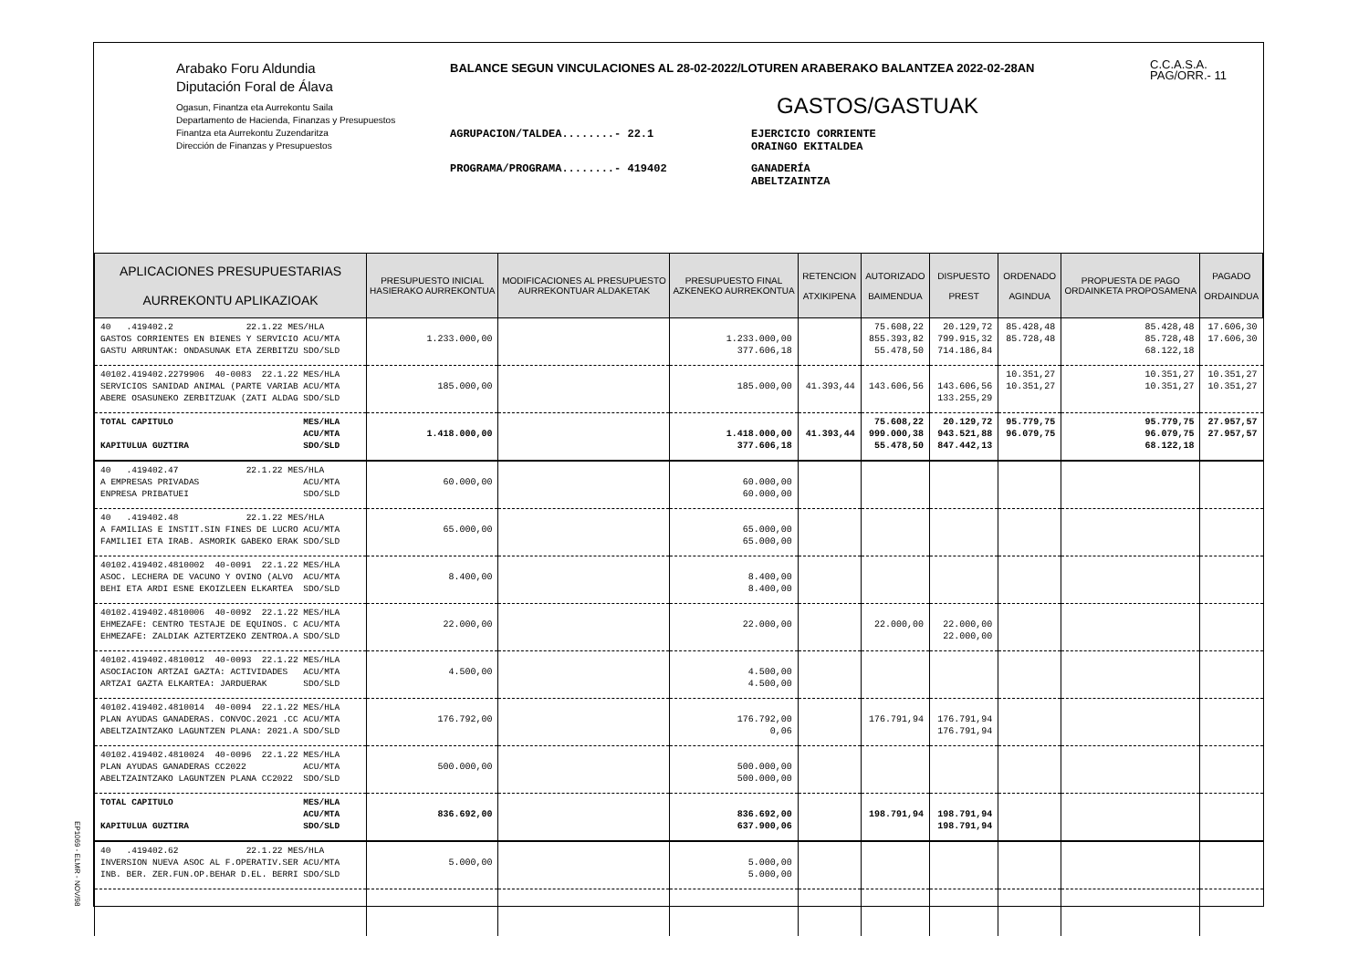Arabako Foru Aldundia
Diputación Foral de Álava
Ogasun, Finantza eta Aurrekontu Saila
Departamento de Hacienda, Finanzas y Presupuestos
Finantza eta Aurrekontu Zuzendaritza
Dirección de Finanzas y Presupuestos
BALANCE SEGUN VINCULACIONES AL 28-02-2022/LOTUREN ARABERAKO BALANTZEA 2022-02-28AN
GASTOS/GASTUAK
AGRUPACION/TALDEA........- 22.1 EJERCICIO CORRIENTE
ORAINGO EKITALDEA
PROGRAMA/PROGRAMA........- 419402 GANADERÍA
ABELTZAINTZA
C.C.A.S.A.
PAG/ORR.- 11
| APLICACIONES PRESUPUESTARIAS AURREKONTU APLIKAZIOAK | PRESUPUESTO INICIAL HASIERAKO AURREKONTUA | MODIFICACIONES AL PRESUPUESTO AURREKONTUAR ALDAKETAK | PRESUPUESTO FINAL AZKENEKO AURREKONTUA | RETENCION ATXIKIPENA | AUTORIZADO BAIMENDUA | DISPUESTO PREST | ORDENADO AGINDUA | PROPUESTA DE PAGO ORDAINKETA PROPOSAMENA | PAGADO ORDAINDUA |
| --- | --- | --- | --- | --- | --- | --- | --- | --- | --- |
| 40 .419402.2 22.1.22 MES/HLA GASTOS CORRIENTES EN BIENES Y SERVICIO ACU/MTA GASTU ARRUNTAK: ONDASUNAK ETA ZERBITZU SDO/SLD | 1.233.000,00 | | 1.233.000,00 377.606,18 | | 75.608,22 855.393,82 55.478,50 | 20.129,72 799.915,32 714.186,84 | 85.428,48 85.728,48 | 85.428,48 85.728,48 68.122,18 | 17.606,30 17.606,30 |
| 40102.419402.2279906 40-0083 22.1.22 MES/HLA SERVICIOS SANIDAD ANIMAL (PARTE VARIAB ACU/MTA ABERE OSASUNEKO ZERBITZUAK (ZATI ALDAG SDO/SLD | 185.000,00 | | 185.000,00 | 41.393,44 | 143.606,56 | 143.606,56 133.255,29 | 10.351,27 10.351,27 | 10.351,27 10.351,27 | 10.351,27 10.351,27 |
| TOTAL CAPITULO MES/HLA ACU/MTA KAPITULUA GUZTIRA SDO/SLD | 1.418.000,00 | | 1.418.000,00 377.606,18 | 41.393,44 | 75.608,22 999.000,38 55.478,50 | 20.129,72 943.521,88 847.442,13 | 95.779,75 96.079,75 | 95.779,75 96.079,75 68.122,18 | 27.957,57 27.957,57 |
| 40 .419402.47 22.1.22 MES/HLA A EMPRESAS PRIVADAS ACU/MTA ENPRESA PRIBATUEI SDO/SLD | 60.000,00 | | 60.000,00 60.000,00 | | | | | | |
| 40 .419402.48 22.1.22 MES/HLA A FAMILIAS E INSTIT.SIN FINES DE LUCRO ACU/MTA FAMILIEI ETA IRAB. ASMORIK GABEKO ERAK SDO/SLD | 65.000,00 | | 65.000,00 65.000,00 | | | | | | |
| 40102.419402.4810002 40-0091 22.1.22 MES/HLA ASOC. LECHERA DE VACUNO Y OVINO (ALVO ACU/MTA BEHI ETA ARDI ESNE EKOIZLEEN ELKARTEA SDO/SLD | 8.400,00 | | 8.400,00 8.400,00 | | | | | | |
| 40102.419402.4810006 40-0092 22.1.22 MES/HLA EHMEZAFE: CENTRO TESTAJE DE EQUINOS. C ACU/MTA EHMEZAFE: ZALDIAK AZTERTZEKO ZENTROA.A SDO/SLD | 22.000,00 | | 22.000,00 | | 22.000,00 | 22.000,00 22.000,00 | | | |
| 40102.419402.4810012 40-0093 22.1.22 MES/HLA ASOCIACION ARTZAI GAZTA: ACTIVIDADES ACU/MTA ARTZAI GAZTA ELKARTEA: JARDUERAK SDO/SLD | 4.500,00 | | 4.500,00 4.500,00 | | | | | | |
| 40102.419402.4810014 40-0094 22.1.22 MES/HLA PLAN AYUDAS GANADERAS. CONVOC.2021 .CC ACU/MTA ABELTZAINTZAKO LAGUNTZEN PLANA: 2021.A SDO/SLD | 176.792,00 | | 176.792,00 0,06 | | 176.791,94 | 176.791,94 176.791,94 | | | |
| 40102.419402.4810024 40-0096 22.1.22 MES/HLA PLAN AYUDAS GANADERAS CC2022 ACU/MTA ABELTZAINTZAKO LAGUNTZEN PLANA CC2022 SDO/SLD | 500.000,00 | | 500.000,00 500.000,00 | | | | | | |
| TOTAL CAPITULO MES/HLA ACU/MTA KAPITULUA GUZTIRA SDO/SLD | 836.692,00 | | 836.692,00 637.900,06 | | 198.791,94 | 198.791,94 198.791,94 | | | |
| 40 .419402.62 22.1.22 MES/HLA INVERSION NUEVA ASOC AL F.OPERATIV.SER ACU/MTA INB. BER. ZER.FUN.OP.BEHAR D.EL. BERRI SDO/SLD | 5.000,00 | | 5.000,00 5.000,00 | | | | | | |
EP1069 - ELMR - NOV/98